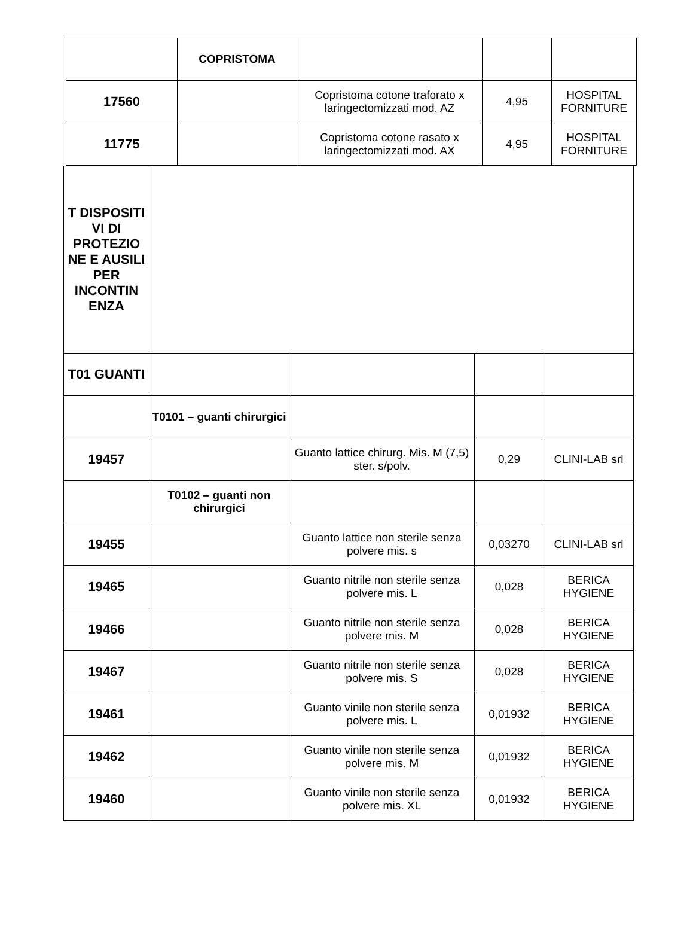| | COPRISTOMA | | | |
| 17560 | | Copristoma cotone traforato x laringectomizzati mod. AZ | 4,95 | HOSPITAL FORNITURE |
| 11775 | | Copristoma cotone rasato x laringectomizzati mod. AX | 4,95 | HOSPITAL FORNITURE |
| T DISPOSITI VI DI PROTEZIO NE E AUSILI PER INCONTIN ENZA | | | | |
| T01 GUANTI | | | | |
| | T0101 – guanti chirurgici | | | |
| 19457 | | Guanto lattice chirurg. Mis. M (7,5) ster. s/polv. | 0,29 | CLINI-LAB srl |
| | T0102 – guanti non chirurgici | | | |
| 19455 | | Guanto lattice non sterile senza polvere mis. s | 0,03270 | CLINI-LAB srl |
| 19465 | | Guanto nitrile non sterile senza polvere mis. L | 0,028 | BERICA HYGIENE |
| 19466 | | Guanto nitrile non sterile senza polvere mis. M | 0,028 | BERICA HYGIENE |
| 19467 | | Guanto nitrile non sterile senza polvere mis. S | 0,028 | BERICA HYGIENE |
| 19461 | | Guanto vinile non sterile senza polvere mis. L | 0,01932 | BERICA HYGIENE |
| 19462 | | Guanto vinile non sterile senza polvere mis. M | 0,01932 | BERICA HYGIENE |
| 19460 | | Guanto vinile non sterile senza polvere mis. XL | 0,01932 | BERICA HYGIENE |